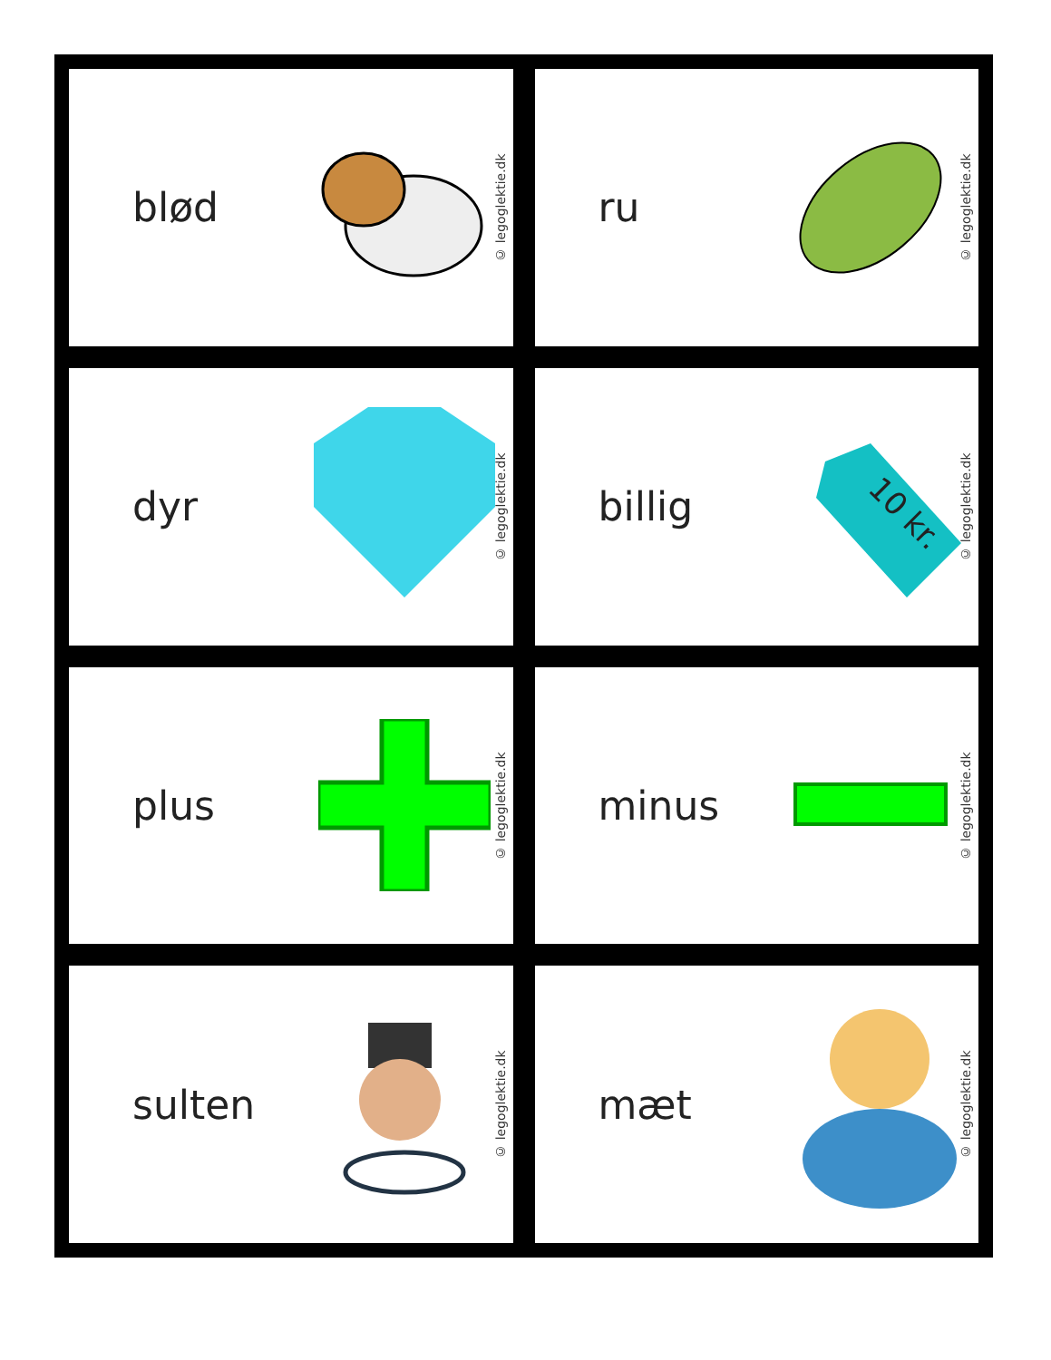blød
© legoglektie.dk
ru
© legoglektie.dk
dyr
© legoglektie.dk
billig
10 kr.
© legoglektie.dk
plus
© legoglektie.dk
minus
© legoglektie.dk
sulten
© legoglektie.dk
mæt
© legoglektie.dk